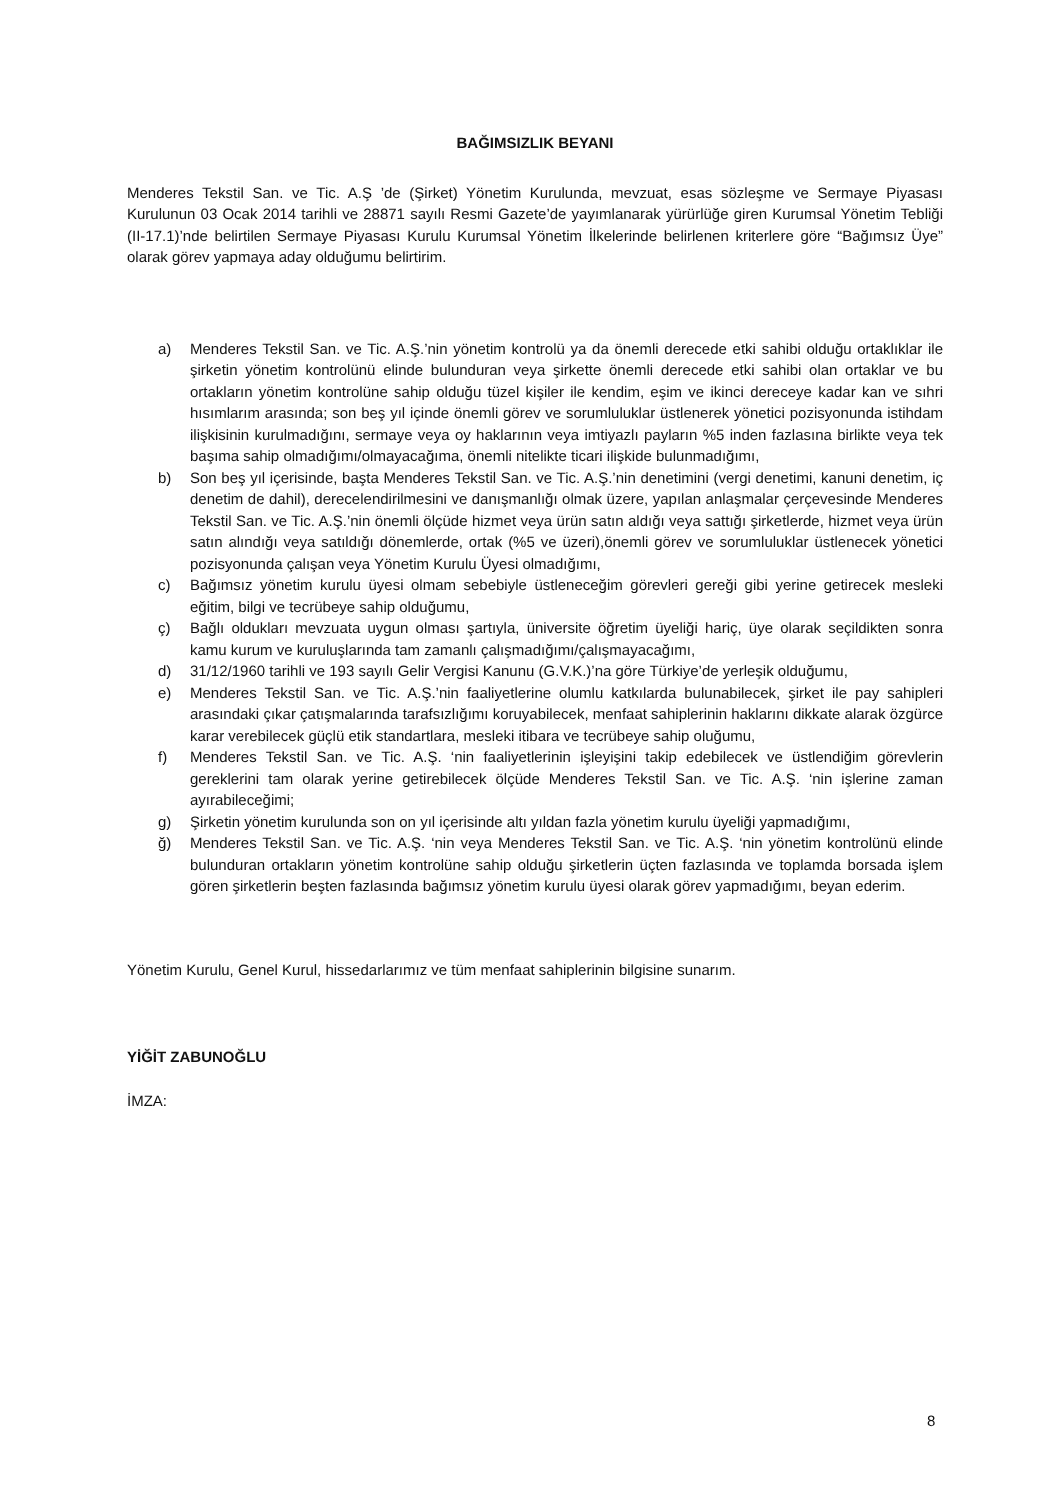BAĞIMSIZLIK BEYANI
Menderes Tekstil San. ve Tic. A.Ş ’de (Şirket) Yönetim Kurulunda, mevzuat, esas sözleşme ve Sermaye Piyasası Kurulunun 03 Ocak 2014 tarihli ve 28871 sayılı Resmi Gazete’de yayımlanarak yürürlüğe giren Kurumsal Yönetim Tebliği (II-17.1)’nde belirtilen Sermaye Piyasası Kurulu Kurumsal Yönetim İlkelerinde belirlenen kriterlere göre “Bağımsız Üye” olarak görev yapmaya aday olduğumu belirtirim.
a) Menderes Tekstil San. ve Tic. A.Ş.’nin yönetim kontrolü ya da önemli derecede etki sahibi olduğu ortaklıklar ile şirketin yönetim kontrolünü elinde bulunduran veya şirkette önemli derecede etki sahibi olan ortaklar ve bu ortakların yönetim kontrolüne sahip olduğu tüzel kişiler ile kendim, eşim ve ikinci dereceye kadar kan ve sıhri hısımlarım arasında; son beş yıl içinde önemli görev ve sorumluluklar üstlenerek yönetici pozisyonunda istihdam ilişkisinin kurulmadığını, sermaye veya oy haklarının veya imtiyazlı payların %5 inden fazlasına birlikte veya tek başıma sahip olmadığımı/olmayacağıma, önemli nitelikte ticari ilişkide bulunmadığımı,
b) Son beş yıl içerisinde, başta Menderes Tekstil San. ve Tic. A.Ş.’nin denetimini (vergi denetimi, kanuni denetim, iç denetim de dahil), derecelendirilmesini ve danışmanlığı olmak üzere, yapılan anlaşmalar çerçevesinde Menderes Tekstil San. ve Tic. A.Ş.’nin önemli ölçüde hizmet veya ürün satın aldığı veya sattığı şirketlerde, hizmet veya ürün satın alındığı veya satıldığı dönemlerde, ortak (%5 ve üzeri),önemli görev ve sorumluluklar üstlenecek yönetici pozisyonunda çalışan veya Yönetim Kurulu Üyesi olmadığımı,
c) Bağımsız yönetim kurulu üyesi olmam sebebiyle üstleneceğim görevleri gereği gibi yerine getirecek mesleki eğitim, bilgi ve tecrübeye sahip olduğumu,
ç) Bağlı oldukları mevzuata uygun olması şartıyla, üniversite öğretim üyeliği hariç, üye olarak seçildikten sonra kamu kurum ve kuruluşlarında tam zamanlı çalışmadığımı/çalışmayacağımı,
d) 31/12/1960 tarihli ve 193 sayılı Gelir Vergisi Kanunu (G.V.K.)’na göre Türkiye’de yerleşik olduğumu,
e) Menderes Tekstil San. ve Tic. A.Ş.’nin faaliyetlerine olumlu katkılarda bulunabilecek, şirket ile pay sahipleri arasındaki çıkar çatışmalarında tarafsızlığımı koruyabilecek, menfaat sahiplerinin haklarını dikkate alarak özgürce karar verebilecek güçlü etik standartlara, mesleki itibara ve tecrübeye sahip oluğumu,
f) Menderes Tekstil San. ve Tic. A.Ş. ‘nin faaliyetlerinin işleyişini takip edebilecek ve üstlendiğim görevlerin gereklerini tam olarak yerine getirebilecek ölçüde Menderes Tekstil San. ve Tic. A.Ş. ‘nin işlerine zaman ayırabileceğimi;
g) Şirketin yönetim kurulunda son on yıl içerisinde altı yıldan fazla yönetim kurulu üyeliği yapmadığımı,
ğ) Menderes Tekstil San. ve Tic. A.Ş. ‘nin veya Menderes Tekstil San. ve Tic. A.Ş. ‘nin yönetim kontrolünü elinde bulunduran ortakların yönetim kontrolüne sahip olduğu şirketlerin üçten fazlasında ve toplamda borsada işlem gören şirketlerin beşten fazlasında bağımsız yönetim kurulu üyesi olarak görev yapmadığımı, beyan ederim.
Yönetim Kurulu, Genel Kurul, hissedarlarımız ve tüm menfaat sahiplerinin bilgisine sunarım.
YİĞİT ZABUNOĞLU
İMZA:
8